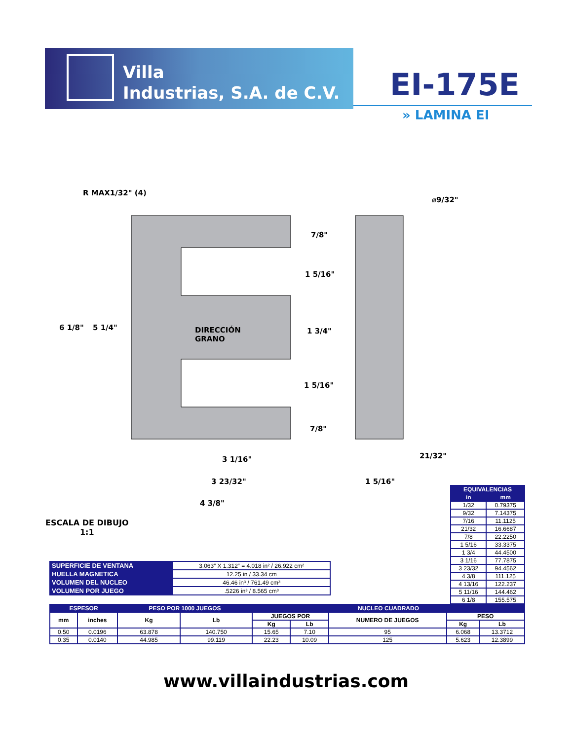Villa
Industrias, S.A. de C.V.
EI-175E
» LAMINA EI
R MAX1/32" (4)
⌀9/32"
7/8"
1 5/16"
6 1/8" 5 1/4" DIRECCIÓN
GRANO
1 3/4"
1 5/16"
7/8"
21/32" 3 1/16"
3 23/32" 1 5/16"
4 3/8"
ESCALA DE DIBUJO
1:1
| EQUIVALENCIAS | |
| --- | --- |
| in | mm |
| 1/32 | 0.79375 |
| 9/32 | 7.14375 |
| 7/16 | 11.1125 |
| 21/32 | 16.6687 |
| 7/8 | 22.2250 |
| 1 5/16 | 33.3375 |
| 1 3/4 | 44.4500 |
| 3 1/16 | 77.7875 |
| 3 23/32 | 94.4562 |
| 4 3/8 | 111.125 |
| 4 13/16 | 122.237 |
| 5 11/16 | 144.462 |
| 6 1/8 | 155.575 |
| SUPERFICIE DE VENTANA | 3.063” X 1.312” = 4.018 in² / 26.922 cm² |
| HUELLA MAGNETICA | 12.25 in / 33.34 cm |
| VOLUMEN DEL NUCLEO | 46.46 in³ / 761.49 cm³ |
| VOLUMEN POR JUEGO | .5226 in³ / 8.565 cm³ |
| ESPESOR | | PESO POR 1000 JUEGOS | | NUCLEO CUADRADO | | | | |
| --- | --- | --- | --- | --- | --- | --- | --- | --- |
| mm | inches | Kg | Lb | JUEGOS POR | | NUMERO DE JUEGOS | PESO | |
| | | | | Kg | Lb | | Kg | Lb |
| 0.50 | 0.0196 | 63.878 | 140.750 | 15.65 | 7.10 | 95 | 6.068 | 13.3712 |
| 0.35 | 0.0140 | 44.985 | 99.119 | 22.23 | 10.09 | 125 | 5.623 | 12.3899 |
www.villaindustrias.com